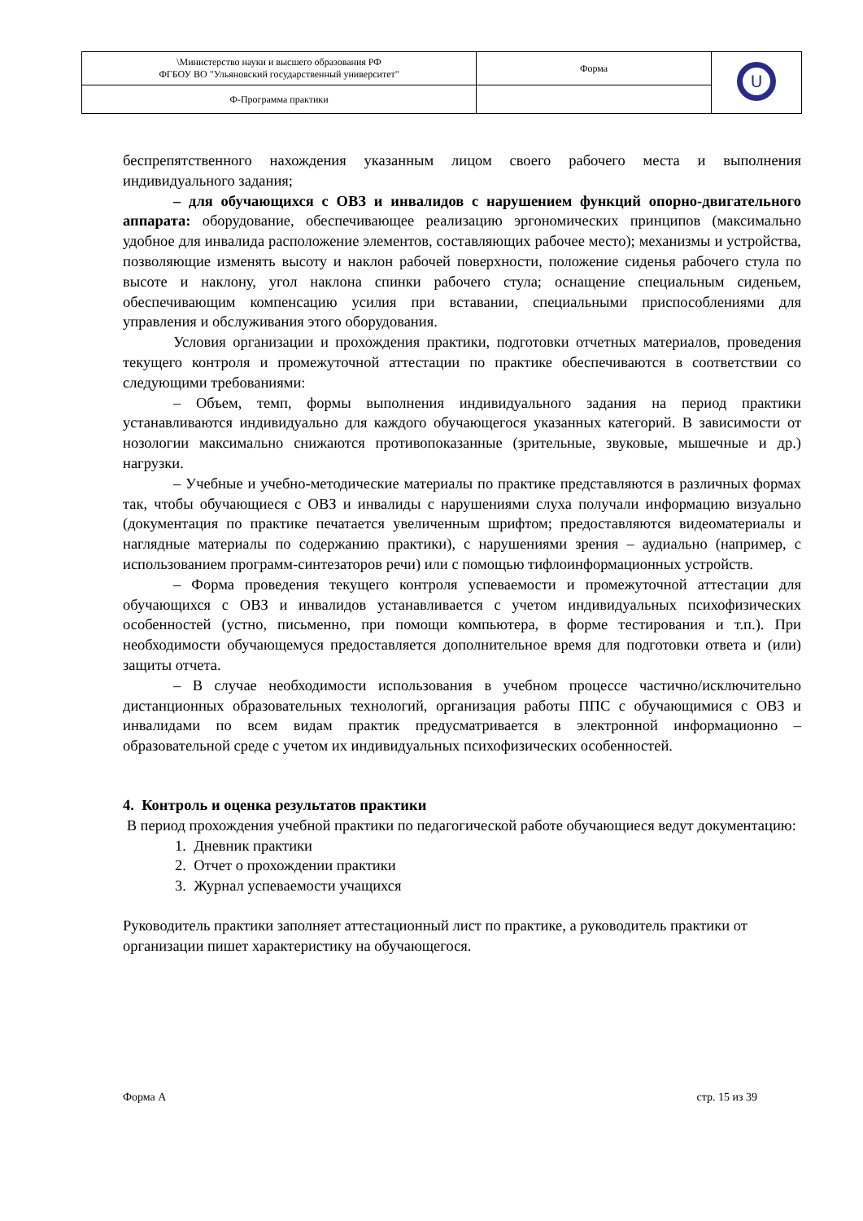| \Министерство науки и высшего образования РФ ФГБОУ ВО "Ульяновский государственный университет" | Форма | U |
| Ф-Программа практики | | |
беспрепятственного нахождения указанным лицом своего рабочего места и выполнения индивидуального задания;
– для обучающихся с ОВЗ и инвалидов с нарушением функций опорно-двигательного аппарата: оборудование, обеспечивающее реализацию эргономических принципов (максимально удобное для инвалида расположение элементов, составляющих рабочее место); механизмы и устройства, позволяющие изменять высоту и наклон рабочей поверхности, положение сиденья рабочего стула по высоте и наклону, угол наклона спинки рабочего стула; оснащение специальным сиденьем, обеспечивающим компенсацию усилия при вставании, специальными приспособлениями для управления и обслуживания этого оборудования.
Условия организации и прохождения практики, подготовки отчетных материалов, проведения текущего контроля и промежуточной аттестации по практике обеспечиваются в соответствии со следующими требованиями:
– Объем, темп, формы выполнения индивидуального задания на период практики устанавливаются индивидуально для каждого обучающегося указанных категорий. В зависимости от нозологии максимально снижаются противопоказанные (зрительные, звуковые, мышечные и др.) нагрузки.
– Учебные и учебно-методические материалы по практике представляются в различных формах так, чтобы обучающиеся с ОВЗ и инвалиды с нарушениями слуха получали информацию визуально (документация по практике печатается увеличенным шрифтом; предоставляются видеоматериалы и наглядные материалы по содержанию практики), с нарушениями зрения – аудиально (например, с использованием программ-синтезаторов речи) или с помощью тифлоинформационных устройств.
– Форма проведения текущего контроля успеваемости и промежуточной аттестации для обучающихся с ОВЗ и инвалидов устанавливается с учетом индивидуальных психофизических особенностей (устно, письменно, при помощи компьютера, в форме тестирования и т.п.). При необходимости обучающемуся предоставляется дополнительное время для подготовки ответа и (или) защиты отчета.
– В случае необходимости использования в учебном процессе частично/исключительно дистанционных образовательных технологий, организация работы ППС с обучающимися с ОВЗ и инвалидами по всем видам практик предусматривается в электронной информационно – образовательной среде с учетом их индивидуальных психофизических особенностей.
4. Контроль и оценка результатов практики
В период прохождения учебной практики по педагогической работе обучающиеся ведут документацию:
1. Дневник практики
2. Отчет о прохождении практики
3. Журнал успеваемости учащихся
Руководитель практики заполняет аттестационный лист по практике, а руководитель практики от организации пишет характеристику на обучающегося.
Форма А стр. 15 из 39